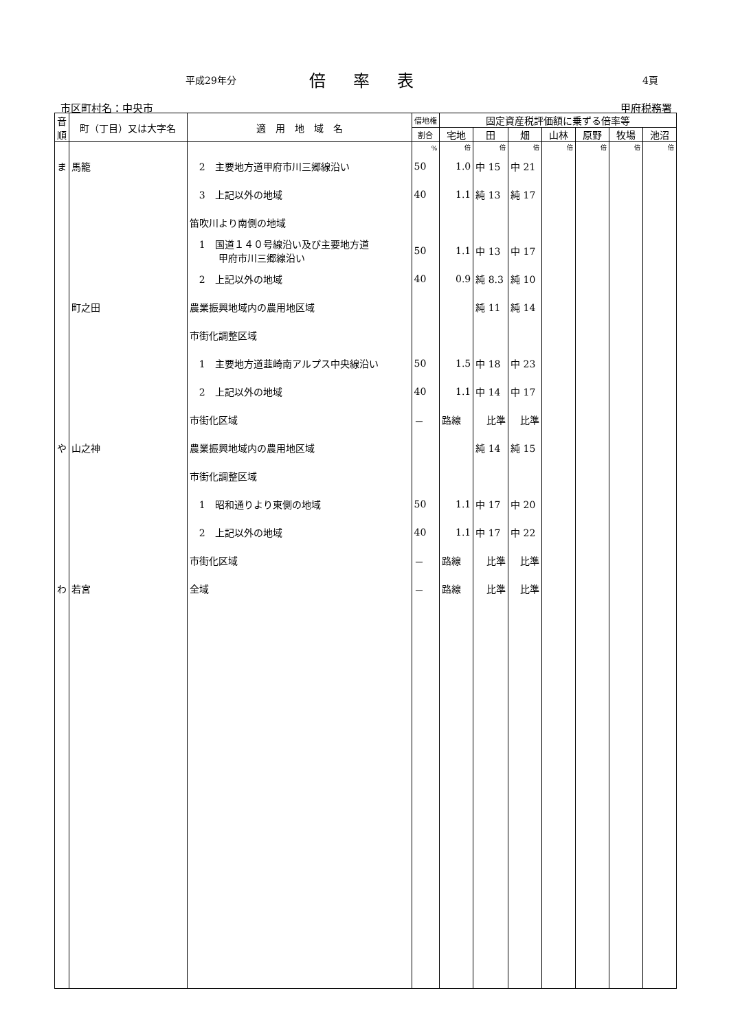平成29年分 倍率表 4頁
市区町村名：中央市 甲府税務署
| 音順 | 町（丁目）又は大字名 | 適 用 地 域 名 | 借地権 | 固定資産税評価額に乗ずる倍率等 | | | | | | |
| --- | --- | --- | --- | --- | --- | --- | --- | --- | --- | --- |
| | | | 割合 | 宅地 | 田 | 畑 | 山林 | 原野 | 牧場 | 池沼 |
| | | | % | 倍 | 倍 | 倍 | 倍 | 倍 | 倍 | 倍 |
| ま | 馬籠 | 2 主要地方道甲府市川三郷線沿い | 50 | 1.0 | 中 15 | 中 21 | | | | |
| | | 3 上記以外の地域 | 40 | 1.1 | 純 13 | 純 17 | | | | |
| | | 笛吹川より南側の地域 | | | | | | | | |
| | | 1 国道１４０号線沿い及び主要地方道 甲府市川三郷線沿い | 50 | 1.1 | 中 13 | 中 17 | | | | |
| | | 2 上記以外の地域 | 40 | 0.9 | 純 8.3 | 純 10 | | | | |
| | 町之田 | 農業振興地域内の農用地区域 | | | 純 11 | 純 14 | | | | |
| | | 市街化調整区域 | | | | | | | | |
| | | 1 主要地方道韮崎南アルプス中央線沿い | 50 | 1.5 | 中 18 | 中 23 | | | | |
| | | 2 上記以外の地域 | 40 | 1.1 | 中 14 | 中 17 | | | | |
| | | 市街化区域 | － | 路線 | 比準 | 比準 | | | | |
| や | 山之神 | 農業振興地域内の農用地区域 | | | 純 14 | 純 15 | | | | |
| | | 市街化調整区域 | | | | | | | | |
| | | 1 昭和通りより東側の地域 | 50 | 1.1 | 中 17 | 中 20 | | | | |
| | | 2 上記以外の地域 | 40 | 1.1 | 中 17 | 中 22 | | | | |
| | | 市街化区域 | － | 路線 | 比準 | 比準 | | | | |
| わ | 若宮 | 全域 | － | 路線 | 比準 | 比準 | | | | |